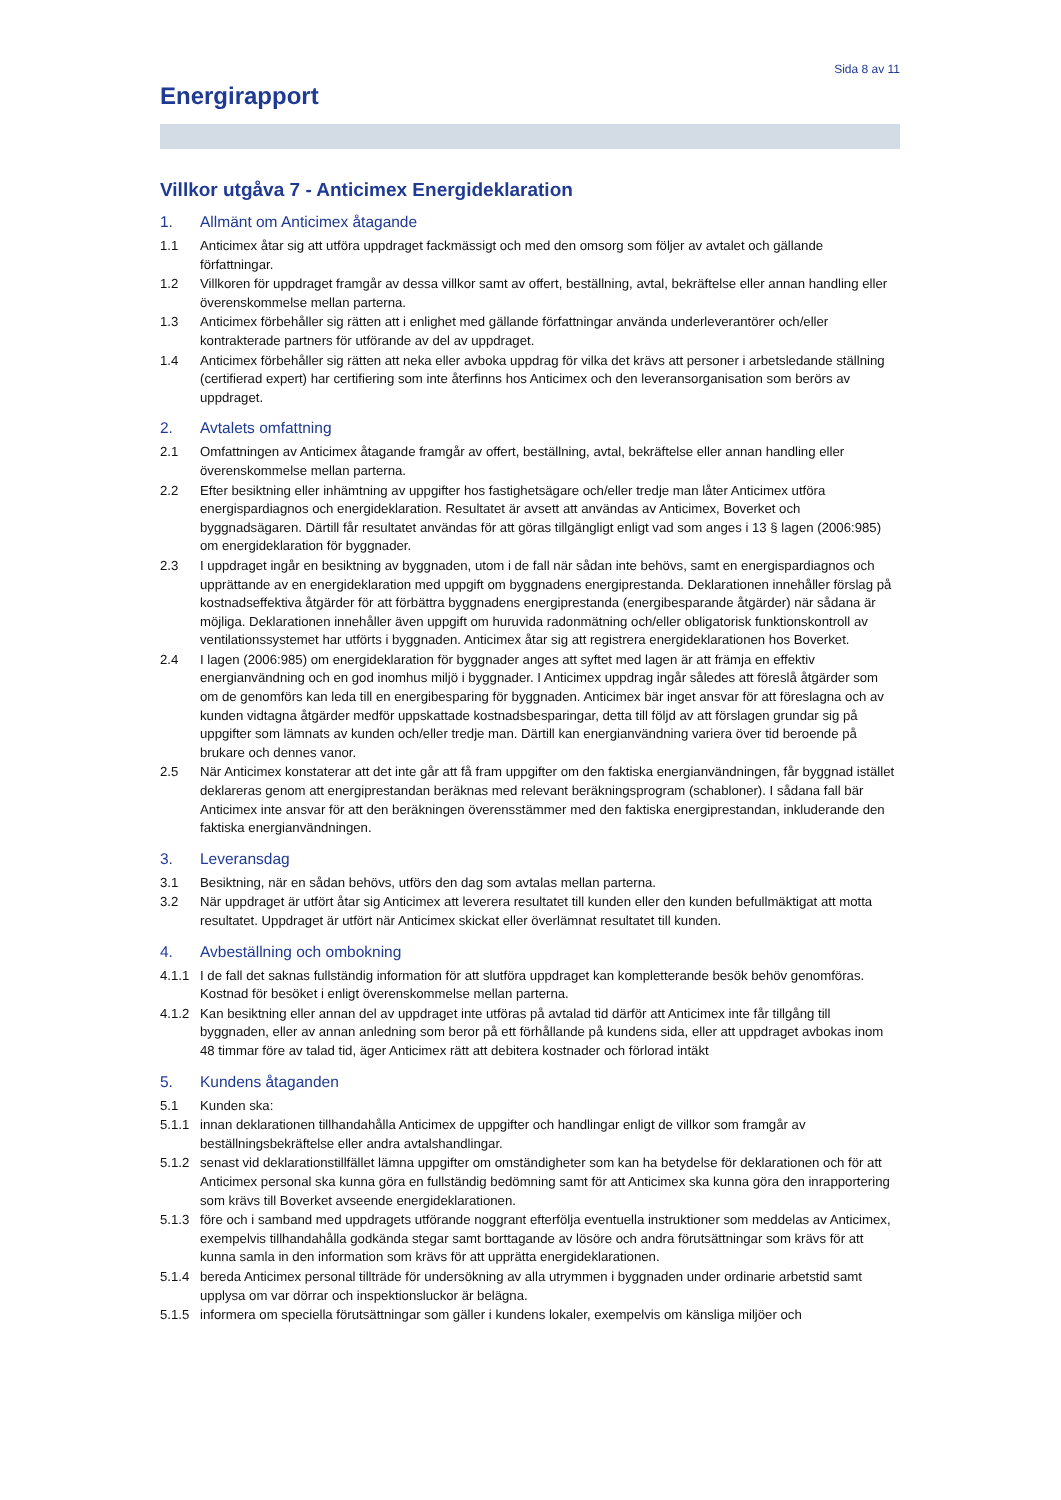Sida 8 av 11
Energirapport
Villkor utgåva 7 - Anticimex Energideklaration
1. Allmänt om Anticimex åtagande
1.1 Anticimex åtar sig att utföra uppdraget fackmässigt och med den omsorg som följer av avtalet och gällande författningar.
1.2 Villkoren för uppdraget framgår av dessa villkor samt av offert, beställning, avtal, bekräftelse eller annan handling eller överenskommelse mellan parterna.
1.3 Anticimex förbehåller sig rätten att i enlighet med gällande författningar använda underleverantörer och/eller kontrakterade partners för utförande av del av uppdraget.
1.4 Anticimex förbehåller sig rätten att neka eller avboka uppdrag för vilka det krävs att personer i arbetsledande ställning (certifierad expert) har certifiering som inte återfinns hos Anticimex och den leveransorganisation som berörs av uppdraget.
2. Avtalets omfattning
2.1 Omfattningen av Anticimex åtagande framgår av offert, beställning, avtal, bekräftelse eller annan handling eller överenskommelse mellan parterna.
2.2 Efter besiktning eller inhämtning av uppgifter hos fastighetsägare och/eller tredje man låter Anticimex utföra energispardiagnos och energideklaration. Resultatet är avsett att användas av Anticimex, Boverket och byggnadsägaren. Därtill får resultatet användas för att göras tillgängligt enligt vad som anges i 13 § lagen (2006:985) om energideklaration för byggnader.
2.3 I uppdraget ingår en besiktning av byggnaden, utom i de fall när sådan inte behövs, samt en energispardiagnos och upprättande av en energideklaration med uppgift om byggnadens energiprestanda. Deklarationen innehåller förslag på kostnadseffektiva åtgärder för att förbättra byggnadens energiprestanda (energibesparande åtgärder) när sådana är möjliga. Deklarationen innehåller även uppgift om huruvida radonmätning och/eller obligatorisk funktionskontroll av ventilationssystemet har utförts i byggnaden. Anticimex åtar sig att registrera energideklarationen hos Boverket.
2.4 I lagen (2006:985) om energideklaration för byggnader anges att syftet med lagen är att främja en effektiv energianvändning och en god inomhus miljö i byggnader. I Anticimex uppdrag ingår således att föreslå åtgärder som om de genomförs kan leda till en energibesparing för byggnaden. Anticimex bär inget ansvar för att föreslagna och av kunden vidtagna åtgärder medför uppskattade kostnadsbesparingar, detta till följd av att förslagen grundar sig på uppgifter som lämnats av kunden och/eller tredje man. Därtill kan energianvändning variera över tid beroende på brukare och dennes vanor.
2.5 När Anticimex konstaterar att det inte går att få fram uppgifter om den faktiska energianvändningen, får byggnad istället deklareras genom att energiprestandan beräknas med relevant beräkningsprogram (schabloner). I sådana fall bär Anticimex inte ansvar för att den beräkningen överensstämmer med den faktiska energiprestandan, inkluderande den faktiska energianvändningen.
3. Leveransdag
3.1 Besiktning, när en sådan behövs, utförs den dag som avtalas mellan parterna.
3.2 När uppdraget är utfört åtar sig Anticimex att leverera resultatet till kunden eller den kunden befullmäktigat att motta resultatet. Uppdraget är utfört när Anticimex skickat eller överlämnat resultatet till kunden.
4. Avbeställning och ombokning
4.1.1 I de fall det saknas fullständig information för att slutföra uppdraget kan kompletterande besök behöv genomföras. Kostnad för besöket i enligt överenskommelse mellan parterna.
4.1.2 Kan besiktning eller annan del av uppdraget inte utföras på avtalad tid därför att Anticimex inte får tillgång till byggnaden, eller av annan anledning som beror på ett förhållande på kundens sida, eller att uppdraget avbokas inom 48 timmar före av talad tid, äger Anticimex rätt att debitera kostnader och förlorad intäkt
5. Kundens åtaganden
5.1 Kunden ska:
5.1.1 innan deklarationen tillhandahålla Anticimex de uppgifter och handlingar enligt de villkor som framgår av beställningsbekräftelse eller andra avtalshandlingar.
5.1.2 senast vid deklarationstillfället lämna uppgifter om omständigheter som kan ha betydelse för deklarationen och för att Anticimex personal ska kunna göra en fullständig bedömning samt för att Anticimex ska kunna göra den inrapportering som krävs till Boverket avseende energideklarationen.
5.1.3 före och i samband med uppdragets utförande noggrant efterfölja eventuella instruktioner som meddelas av Anticimex, exempelvis tillhandahålla godkända stegar samt borttagande av lösöre och andra förutsättningar som krävs för att kunna samla in den information som krävs för att upprätta energideklarationen.
5.1.4 bereda Anticimex personal tillträde för undersökning av alla utrymmen i byggnaden under ordinarie arbetstid samt upplysa om var dörrar och inspektionsluckor är belägna.
5.1.5 informera om speciella förutsättningar som gäller i kundens lokaler, exempelvis om känsliga miljöer och